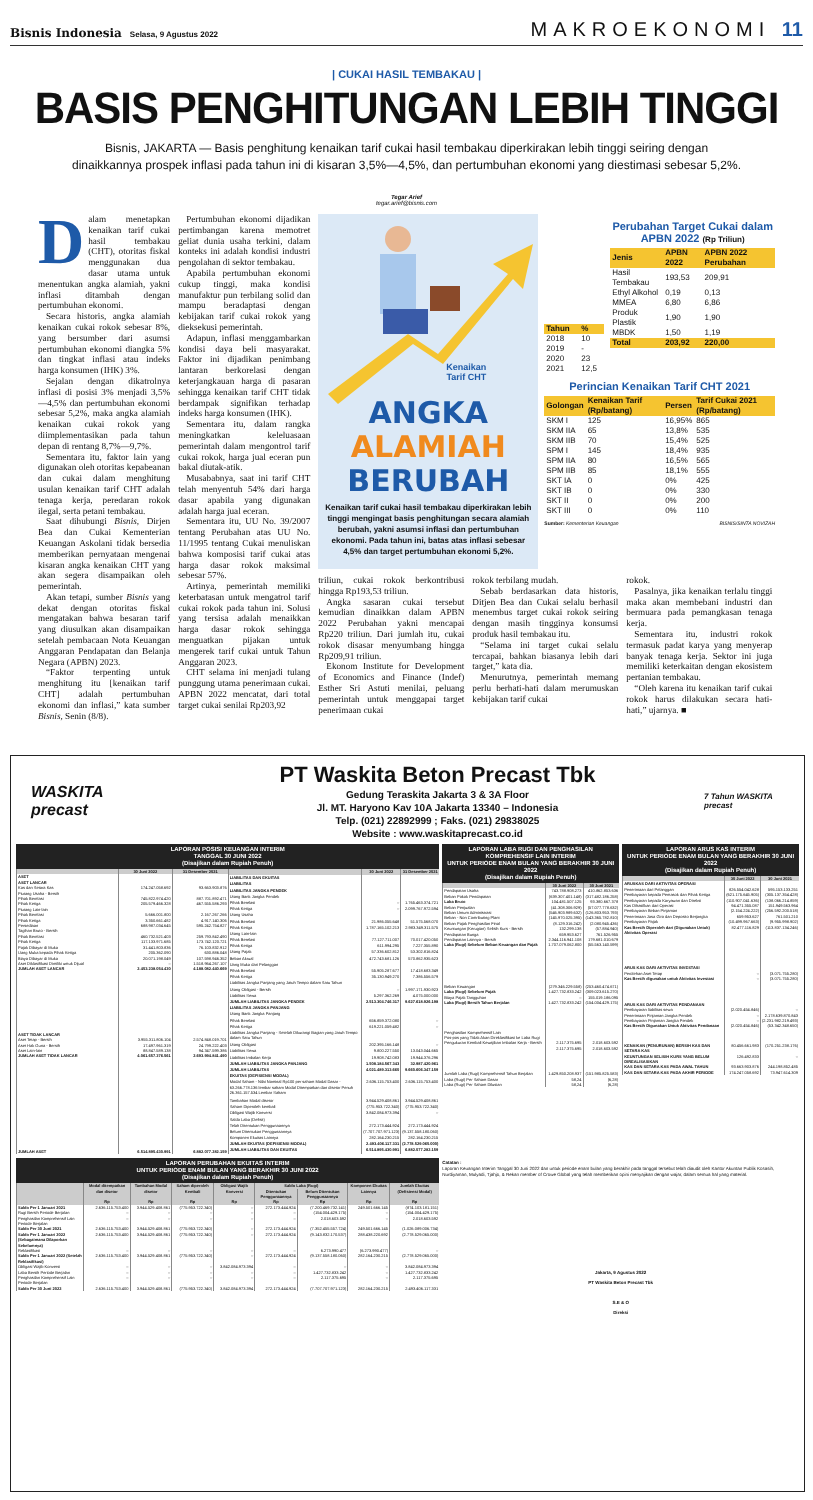Bisnis Indonesia Selasa, 9 Agustus 2022
MAKROEKONOMI 11
| CUKAI HASIL TEMBAKAU |
BASIS PENGHITUNGAN LEBIH TINGGI
Bisnis, JAKARTA — Basis penghitung kenaikan tarif cukai hasil tembakau diperkirakan lebih tinggi seiring dengan dinaikkannya prospek inflasi pada tahun ini di kisaran 3,5%—4,5%, dan pertumbuhan ekonomi yang diestimasi sebesar 5,2%.
Tegar Arief
tegar.arief@bisnis.com
Dalam menetapkan kenaikan tarif cukai hasil tembakau (CHT), otoritas fiskal menggunakan dua dasar utama untuk menentukan angka alamiah, yakni inflasi ditambah dengan pertumbuhan ekonomi.
Secara historis, angka alamiah kenaikan cukai rokok sebesar 8%, yang bersumber dari asumsi pertumbuhan ekonomi diangka 5% dan tingkat inflasi atau indeks harga konsumen (IHK) 3%.
Sejalan dengan dikatrolnya inflasi di posisi 3% menjadi 3,5%—4,5% dan pertumbuhan ekonomi sebesar 5,2%, maka angka alamiah kenaikan cukai rokok yang diimplementasikan pada tahun depan di rentang 8,7%—9,7%.
Sementara itu, faktor lain yang digunakan oleh otoritas kepabeanan dan cukai dalam menghitung usulan kenaikan tarif CHT adalah tenaga kerja, peredaran rokok ilegal, serta petani tembakau.
Saat dihubungi Bisnis, Dirjen Bea dan Cukai Kementerian Keuangan Askolani tidak bersedia memberikan pernyataan mengenai kisaran angka kenaikan CHT yang akan segera disampaikan oleh pemerintah.
Akan tetapi, sumber Bisnis yang dekat dengan otoritas fiskal mengatakan bahwa besaran tarif yang diusulkan akan disampaikan setelah pembacaan Nota Keuangan Anggaran Pendapatan dan Belanja Negara (APBN) 2023.
“Faktor terpenting untuk menghitung itu [kenaikan tarif CHT] adalah pertumbuhan ekonomi dan inflasi,” kata sumber Bisnis, Senin (8/8).
Pertumbuhan ekonomi dijadikan pertimbangan karena memotret geliat dunia usaha terkini, dalam konteks ini adalah kondisi industri pengolahan di sektor tembakau.
Apabila pertumbuhan ekonomi cukup tinggi, maka kondisi manufaktur pun terbilang solid dan mampu beradaptasi dengan kebijakan tarif cukai rokok yang dieksekusi pemerintah.
Adapun, inflasi menggambarkan kondisi daya beli masyarakat. Faktor ini dijadikan penimbang lantaran berkorelasi dengan keterjangkauan harga di pasaran sehingga kenaikan tarif CHT tidak berdampak signifikan terhadap indeks harga konsumen (IHK).
Sementara itu, dalam rangka meningkatkan keleluasaan pemerintah dalam mengontrol tarif cukai rokok, harga jual eceran pun bakal diutak-atik.
Musababnya, saat ini tarif CHT telah menyentuh 54% dari harga dasar apabila yang digunakan adalah harga jual eceran.
Sementara itu, UU No. 39/2007 tentang Perubahan atas UU No. 11/1995 tentang Cukai menuliskan bahwa komposisi tarif cukai atas harga dasar rokok maksimal sebesar 57%.
Artinya, pemerintah memiliki keterbatasan untuk mengatrol tarif cukai rokok pada tahun ini. Solusi yang tersisa adalah menaikkan harga dasar rokok sehingga menguatkan pijakan untuk mengerek tarif cukai untuk Tahun Anggaran 2023.
CHT selama ini menjadi tulang punggung utama penerimaan cukai. APBN 2022 mencatat, dari total target cukai senilai Rp203,92
Kenaikan
Tarif CHT
ANGKA
ALAMIAH
BERUBAH
Kenaikan tarif cukai hasil tembakau diperkirakan lebih tinggi mengingat basis penghitungan secara alamiah berubah, yakni asumsi inflasi dan pertumbuhan ekonomi. Pada tahun ini, batas atas inflasi sebesar 4,5% dan target pertumbuhan ekonomi 5,2%.
| Tahun | % |
| --- | --- |
| 2018 | 10 |
| 2019 | - |
| 2020 | 23 |
| 2021 | 12,5 |
Perubahan Target Cukai dalam APBN 2022 (Rp Triliun)
| Jenis | APBN 2022 | APBN 2022 Perubahan |
| --- | --- | --- |
| Hasil Tembakau | 193,53 | 209,91 |
| Ethyl Alkohol | 0,19 | 0,13 |
| MMEA | 6,80 | 6,86 |
| Produk Plastik | 1,90 | 1,90 |
| MBDK | 1,50 | 1,19 |
| Total | 203,92 | 220,00 |
Perincian Kenaikan Tarif CHT 2021
| Golongan | Kenaikan Tarif (Rp/batang) | Persen | Tarif Cukai 2021 (Rp/batang) |
| --- | --- | --- | --- |
| SKM I | 125 | 16,95% | 865 |
| SKM IIA | 65 | 13,8% | 535 |
| SKM IIB | 70 | 15,4% | 525 |
| SPM I | 145 | 18,4% | 935 |
| SPM IIA | 80 | 16,5% | 565 |
| SPM IIB | 85 | 18,1% | 555 |
| SKT IA | 0 | 0% | 425 |
| SKT IB | 0 | 0% | 330 |
| SKT II | 0 | 0% | 200 |
| SKT III | 0 | 0% | 110 |
Sumber: Kementerian Keuangan BISNIS/SINTA NOVIZAH
triliun, cukai rokok berkontribusi hingga Rp193,53 triliun.
Angka sasaran cukai tersebut kemudian dinaikkan dalam APBN 2022 Perubahan yakni mencapai Rp220 triliun. Dari jumlah itu, cukai rokok disasar menyumbang hingga Rp209,91 triliun.
Ekonom Institute for Development of Economics and Finance (Indef) Esther Sri Astuti menilai, peluang pemerintah untuk menggapai target penerimaan cukai
rokok terbilang mudah.
Sebab berdasarkan data historis, Ditjen Bea dan Cukai selalu berhasil menembus target cukai rokok seiring dengan masih tingginya konsumsi produk hasil tembakau itu.
“Selama ini target cukai selalu tercapai, bahkan biasanya lebih dari target,” kata dia.
Menurutnya, pemerintah memang perlu berhati-hati dalam merumuskan kebijakan tarif cukai
rokok.
Pasalnya, jika kenaikan terlalu tinggi maka akan membebani industri dan bermuara pada pemangkasan tenaga kerja.
Sementara itu, industri rokok termasuk padat karya yang menyerap banyak tenaga kerja. Sektor ini juga memiliki keterkaitan dengan ekosistem pertanian tembakau.
“Oleh karena itu kenaikan tarif cukai rokok harus dilakukan secara hati-hati,” ujarnya. ■
WASKITA
precast
PT Waskita Beton Precast Tbk
Gedung Teraskita Jakarta 3 & 3A Floor
Jl. MT. Haryono Kav 10A Jakarta 13340 – Indonesia
Telp. (021) 22892999 ; Faks. (021) 29838025
Website : www.waskitaprecast.co.id
7 Tahun WASKITA precast
LAPORAN POSISI KEUANGAN INTERIM
TANGGAL 30 JUNI 2022
(Disajikan dalam Rupiah Penuh)
| | 30 Juni 2022 | 31 Desember 2021 |
| --- | --- | --- |
| ASET | | |
| ASET LANCAR | | |
| Kas dan Setara Kas | 174.247.058.692 | 93.663.903.876 |
| Piutang Usaha - Bersih | | |
| Pihak Berelasi | 745.822.974.420 | 887.701.892.471 |
| Pihak Ketiga | 205.579.466.328 | 467.555.586.293 |
| Piutang Lain-lain | | |
| Pihak Berelasi | 5.666.001.800 | 2.167.267.266 |
| Pihak Ketiga | 3.350.661.482 | 4.917.140.306 |
| Persediaan | 688.987.034.645 | 595.242.754.827 |
| Tagihan Bruto - Bersih | | |
| Pihak Berelasi | 460.732.521.403 | 259.793.842.490 |
| Pihak Ketiga | 117.133.971.685 | 173.742.120.721 |
| Pajak Dibayar di Muka | 31.441.803.836 | 76.103.832.912 |
| Uang Muka kepada Pihak Ketiga | 205.362.090 | 630.886.048 |
| Biaya Dibayar di Muka | 20.071.198.049 | 107.598.946.352 |
| Aset Diklasifikasi Dimiliki untuk Dijual | – | 1.518.964.267.107 |
| JUMLAH ASET LANCAR | 2.453.238.054.430 | 4.188.082.440.669 |
| ASET TIDAK LANCAR | | |
| Aset Tetap - Bersih | 3.955.311.806.104 | 2.574.848.019.701 |
| Aset Hak Guna - Bersih | 17.497.961.319 | 24.799.222.403 |
| Aset Lain-lain | 88.847.589.138 | 94.347.599.386 |
| JUMLAH ASET TIDAK LANCAR | 4.061.657.376.561 | 2.693.994.841.490 |
| JUMLAH ASET | 6.514.895.430.991 | 6.882.077.282.159 |
| | 30 Juni 2022 | 31 Desember 2021 |
| --- | --- | --- |
| LIABILITAS DAN EKUITAS | | |
| LIABILITAS | | |
| LIABILITAS JANGKA PENDEK | | |
| Utang Bank Jangka Pendek | | |
| Pihak Berelasi | – | 1.765.463.374.721 |
| Pihak Ketiga | – | 2.099.767.972.594 |
| Utang Usaha | | |
| Pihak Berelasi | 21.986.055.648 | 51.575.568.070 |
| Pihak Ketiga | 1.787.165.102.213 | 2.983.349.311.575 |
| Utang Lain-lain | | |
| Pihak Berelasi | 77.127.711.007 | 70.017.420.050 |
| Pihak Ketiga | 611.994.295 | 7.227.355.890 |
| Utang Pajak | 57.336.602.812 | 53.302.816.824 |
| Beban Akrual | 472.743.681.126 | 570.862.935.623 |
| Uang Muka dari Pelanggan | | |
| Pihak Berelasi | 55.905.287.677 | 17.418.683.349 |
| Pihak Ketiga | 35.130.949.270 | 7.386.556.579 |
| Liabilitas Jangka Panjang yang Jatuh Tempo dalam Satu Tahun | | |
| Utang Obligasi - Bersih | – | 1.997.171.930.923 |
| Liabilitas Sewa | 5.297.362.269 | 4.075.000.000 |
| JUMLAH LIABILITAS JANGKA PENDEK | 2.513.304.746.317 | 9.627.618.926.198 |
| LIABILITAS JANGKA PANJANG | | |
| Utang Bank Jangka Panjang | | |
| Pihak Berelasi | 656.859.372.080 | – |
| Pihak Ketiga | 619.221.059.482 | – |
| Liabilitas Jangka Panjang - Setelah Dikurangi Bagian yang Jatuh Tempo dalam Satu Tahun | | |
| Utang Obligasi | 202.395.166.148 | – |
| Liabilitas Sewa | 9.800.227.550 | 13.043.044.665 |
| Liabilitas Imbalan Kerja | 19.908.742.083 | 19.944.376.296 |
| JUMLAH LIABILITAS JANGKA PANJANG | 1.508.184.567.343 | 32.987.420.961 |
| JUMLAH LIABILITAS | 4.021.489.313.660 | 9.660.606.347.159 |
| EKUITAS (DEFISIENSI MODAL) | | |
| Modal Saham - Nilai Nominal Rp100 per saham Modal Dasar - 63.266.778.136 lembar saham Modal Ditempatkan dan disetor Penuh 26.361.157.534 Lembar Saham | 2.636.115.753.400 | 2.636.115.753.400 |
| Tambahan Modal disetor | 3.944.529.408.861 | 3.944.529.408.861 |
| Saham Diperoleh kembali | (775.953.722.340) | (775.953.722.340) |
| Obligasi Wajib Konversi | 3.842.084.973.394 | – |
| Saldo Laba (Defisit) | | |
| Telah Ditentukan Penggunaannya | 272.173.444.924 | 272.173.444.924 |
| Belum Ditentukan Penggunaannya | (7.707.707.971.123) | (9.137.558.180.060) |
| Komponen Ekuitas Lainnya | 282.164.230.215 | 282.164.230.215 |
| JUMLAH EKUITAS (DEFISIENSI MODAL) | 2.493.406.117.331 | (2.778.529.065.000) |
| JUMLAH LIABILITAS DAN EKUITAS | 6.514.895.430.991 | 6.882.077.282.159 |
LAPORAN LABA RUGI DAN PENGHASILAN KOMPREHENSIF LAIN INTERIM
UNTUK PERIODE ENAM BULAN YANG BERAKHIR 30 JUNI 2022
(Disajikan dalam Rupiah Penuh)
| | 30 Juni 2022 | 30 Juni 2021 |
| --- | --- | --- |
| Pendapatan Usaha | 743.788.908.273 | 410.862.853.636 |
| Beban Pokok Pendapatan | (639.307.401.148) | (317.482.186.258) |
| Laba Bruto | 104.481.507.125 | 93.380.667.378 |
| Beban Penjualan | (41.308.306.929) | (57.077.778.632) |
| Beban Umum Administrasi | (546.903.989.632) | (126.803.953.793) |
| Beban - Non Contributing Plant | (145.970.025.395) | (143.365.782.810) |
| Beban Pajak Penghasilan Final | (8.129.316.242) | (2.080.945.436) |
| Keuntungan (Kerugian) Selisih Kurs - Bersih | 132.299.138 | (57.884.940) |
| Pendapatan Bunga | 659.953.627 | 761.526.955 |
| Pendapatan Lainnya - Bersih | 2.344.116.941.108 | 179.681.010.679 |
| Laba (Rugi) Sebelum Beban Keuangan dan Pajak | 1.707.079.062.800 | (55.563.140.599) |
| Beban Keuangan | (279.346.229.558) | (253.460.474.671) |
| Laba (Rugi) Sebelum Pajak | 1.427.732.833.242 | (309.023.615.270) |
| Biaya Pajak Tangguhan | – | 155.019.186.095 |
| Laba (Rugi) Bersih Tahun Berjalan | 1.427.732.833.242 | (154.004.429.175) |
| Penghasilan Komprehensif Lain | | |
| Pos-pos yang Tidak Akan Direklasifikasi ke Laba Rugi | | |
| Pengukuran Kembali Kewajiban Imbalan Kerja - Bersih | 2.117.375.695 | 2.018.603.592 |
| | 2.117.375.695 | 2.018.603.592 |
| Jumlah Laba (Rugi) Komprehensif Tahun Berjalan | 1.429.850.208.937 | (151.985.825.583) |
| Laba (Rugi) Per Saham Dasar | 58,24 | (6,28) |
| Laba (Rugi) Per Saham Dilusian | 58,24 | (6,28) |
LAPORAN ARUS KAS INTERIM
UNTUK PERIODE ENAM BULAN YANG BERAKHIR 30 JUNI 2022
(Disajikan dalam Rupiah Penuh)
| | 30 Juni 2022 | 30 Juni 2021 |
| --- | --- | --- |
| ARUSKAS DARI AKTIVITAS OPERASI | | |
| Penerimaan dari Pelanggan | 826.554.042.628 | 595.153.133.251 |
| Pembayaran kepada Pemasok dan Pihak Ketiga | (621.175.645.905) | (305.137.354.428) |
| Pembayaran kepada Karyawan dan Direksi | (110.907.041.636) | (138.066.214.859) |
| Kas Dihasilkan dari Operasi | 94.471.355.087 | 151.949.563.964 |
| Pembayaran Beban Pinjaman | (2.154.224.222) | (256.592.200.518) |
| Penerimaan Jasa Giro dan Deposito Berjangka | 659.953.627 | 761.501.210 |
| Pembayaran Pajak | (10.499.967.663) | (9.955.998.902) |
| Kas Bersih Diperoleh dari (Digunakan Untuk) Aktivitas Operasi | 82.477.116.829 | (113.837.134.246) |
| ARUS KAS DARI AKTIVITAS INVESTASI | | |
| Perolehan Aset Tetap | – | (3.071.755.280) |
| Kas Bersih digunakan untuk Aktivitas Investasi | – | (3.071.755.280) |
| ARUS KAS DARI AKTIVITAS PENDANAAN | | |
| Pembayaran liabilitas sewa | (2.020.454.846) | – |
| Penerimaan Pinjaman Jangka Pendek | – | 2.178.639.870.843 |
| Pembayaran Pinjaman Jangka Pendek | – | (2.231.982.219.493) |
| Kas Bersih Digunakan Untuk Aktivitas Pendanaan | (2.020.454.846) | (53.342.348.650) |
| KENAIKAN (PENURUNAN) BERSIH KAS DAN SETARA KAS | 80.456.661.983 | (170.251.238.176) |
| KEUNTUNGAN SELISIH KURS YANG BELUM DIREALISASIKAN | 126.492.833 | – |
| KAS DAN SETARA KAS PADA AWAL TAHUN | 93.663.903.876 | 244.198.852.485 |
| KAS DAN SETARA KAS PADA AKHIR PERIODE | 174.247.058.692 | 73.947.614.309 |
LAPORAN PERUBAHAN EKUITAS INTERIM
UNTUK PERIODE ENAM BULAN YANG BERAKHIR 30 JUNI 2022
(Disajikan dalam Rupiah Penuh)
| | Modal ditempatkan dan disetor | Tambahan Modal disetor | Saham diperoleh Kembali | Obligasi Wajib Konversi | Saldo Laba (Rugi) | | Komponen Ekuitas Lainnya | Jumlah Ekuitas (Defisiensi Modal) |
| --- | --- | --- | --- | --- | --- | --- | --- | --- |
| | | | | | Ditentukan Penggunaannya | Belum Ditentukan Penggunaannya | | |
| | Rp | Rp | Rp | Rp | Rp | Rp | Rp | Rp |
| Saldo Per 1 Januari 2021 | 2.636.115.753.400 | 3.944.529.408.861 | (775.953.722.340) | – | 272.173.444.924 | (7.200.469.732.141) | 249.501.666.145 | (874.103.181.151) |
| Rugi Bersih Periode Berjalan | – | – | – | – | – | (154.004.429.175) | – | (154.004.429.175) |
| Penghasilan Komprehensif Lain Periode Berjalan | – | – | – | – | – | 2.018.603.592 | – | 2.018.603.592 |
| Saldo Per 30 Juni 2021 | 2.636.115.753.400 | 3.944.529.408.861 | (775.953.722.340) | – | 272.173.444.924 | (7.352.455.557.724) | 249.501.666.145 | (1.026.089.006.734) |
| Saldo Per 1 Januari 2022 (Sebagaimana Dilaporkan Sebelumnya) | 2.636.115.753.400 | 3.944.529.408.861 | (775.953.722.340) | – | 272.173.444.924 | (9.143.832.170.537) | 288.438.220.692 | (2.778.529.065.000) |
| Reklasifikasi | – | – | – | – | – | 6.273.990.477 | (6.273.990.477) | – |
| Saldo Per 1 Januari 2022 (Setelah Reklasifikasi) | 2.636.115.753.400 | 3.944.529.408.861 | (775.953.722.340) | – | 272.173.444.924 | (9.137.558.180.060) | 282.164.230.215 | (2.778.529.065.000) |
| Obligasi Wajib Konversi | – | – | – | 3.842.084.973.394 | – | – | – | 3.842.084.973.394 |
| Laba Bersih Periode Berjalan | – | – | – | – | – | 1.427.732.833.242 | – | 1.427.732.833.242 |
| Penghasilan Komprehensif Lain Periode Berjalan | – | – | – | – | – | 2.117.375.695 | – | 2.117.375.695 |
| Saldo Per 30 Juni 2022 | 2.636.115.753.400 | 3.944.529.408.861 | (775.953.722.340) | 3.842.084.973.394 | 272.173.444.924 | (7.707.707.971.123) | 282.164.230.215 | 2.493.406.117.331 |
Catatan :
Laporan Keuangan Interim Tanggal 30 Juni 2022 dan untuk periode enam bulan yang berakhir pada tanggal tersebut telah diaudit oleh Kantor Akuntan Publik Kosasih, Nurdiyaman, Mulyadi, Tjahjo, & Rekan member of Crowe Global yang telah memberikan opini menyajikan dengan wajar, dalam semua hal yang material.
Jakarta, 9 Agustus 2022
PT Waskita Beton Precast Tbk
S.E & O
Direksi